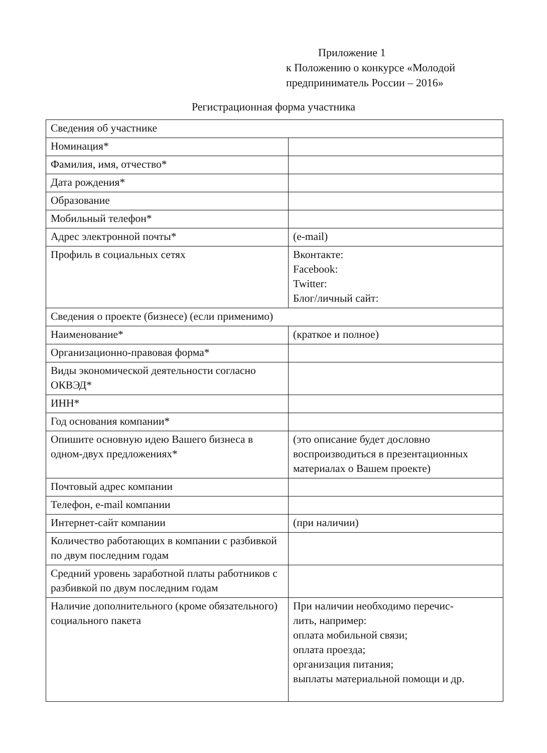Приложение 1
к Положению о конкурсе «Молодой
предприниматель России – 2016»
Регистрационная форма участника
| Сведения об участнике | |
| Номинация* | |
| Фамилия, имя, отчество* | |
| Дата рождения* | |
| Образование | |
| Мобильный телефон* | |
| Адрес электронной почты* | (e-mail) |
| Профиль в социальных сетях | Вконтакте: Facebook: Twitter: Блог/личный сайт: |
| Сведения о проекте (бизнесе) (если применимо) | |
| Наименование* | (краткое и полное) |
| Организационно-правовая форма* | |
| Виды экономической деятельности согласно ОКВЭД* | |
| ИНН* | |
| Год основания компании* | |
| Опишите основную идею Вашего бизнеса в одном-двух предложениях* | (это описание будет дословно воспроизводиться в презентационных материалах о Вашем проекте) |
| Почтовый адрес компании | |
| Телефон, e-mail компании | |
| Интернет-сайт компании | (при наличии) |
| Количество работающих в компании с разбивкой по двум последним годам | |
| Средний уровень заработной платы работников с разбивкой по двум последним годам | |
| Наличие дополнительного (кроме обязательного) социального пакета | При наличии необходимо перечис- лить, например: оплата мобильной связи; оплата проезда; организация питания; выплаты материальной помощи и др. |